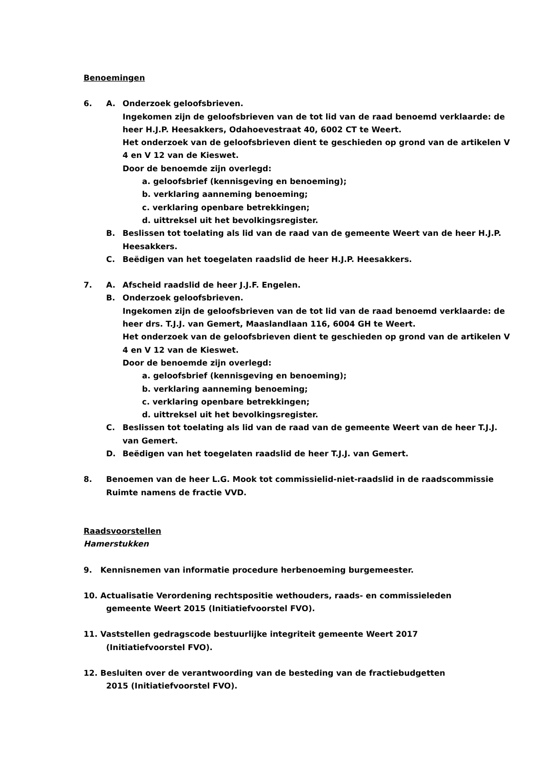Benoemingen
6. A. Onderzoek geloofsbrieven.
Ingekomen zijn de geloofsbrieven van de tot lid van de raad benoemd verklaarde: de heer H.J.P. Heesakkers, Odahoevestraat 40, 6002 CT te Weert.
Het onderzoek van de geloofsbrieven dient te geschieden op grond van de artikelen V 4 en V 12 van de Kieswet.
Door de benoemde zijn overlegd:
a. geloofsbrief (kennisgeving en benoeming);
b. verklaring aanneming benoeming;
c. verklaring openbare betrekkingen;
d. uittreksel uit het bevolkingsregister.
B. Beslissen tot toelating als lid van de raad van de gemeente Weert van de heer H.J.P. Heesakkers.
C. Beëdigen van het toegelaten raadslid de heer H.J.P. Heesakkers.
7. A. Afscheid raadslid de heer J.J.F. Engelen.
B. Onderzoek geloofsbrieven.
Ingekomen zijn de geloofsbrieven van de tot lid van de raad benoemd verklaarde: de heer drs. T.J.J. van Gemert, Maaslandlaan 116, 6004 GH te Weert.
Het onderzoek van de geloofsbrieven dient te geschieden op grond van de artikelen V 4 en V 12 van de Kieswet.
Door de benoemde zijn overlegd:
a. geloofsbrief (kennisgeving en benoeming);
b. verklaring aanneming benoeming;
c. verklaring openbare betrekkingen;
d. uittreksel uit het bevolkingsregister.
C. Beslissen tot toelating als lid van de raad van de gemeente Weert van de heer T.J.J. van Gemert.
D. Beëdigen van het toegelaten raadslid de heer T.J.J. van Gemert.
8. Benoemen van de heer L.G. Mook tot commissielid-niet-raadslid in de raadscommissie Ruimte namens de fractie VVD.
Raadsvoorstellen
Hamerstukken
9. Kennisnemen van informatie procedure herbenoeming burgemeester.
10. Actualisatie Verordening rechtspositie wethouders, raads- en commissieleden
gemeente Weert 2015 (Initiatiefvoorstel FVO).
11. Vaststellen gedragscode bestuurlijke integriteit gemeente Weert 2017
(Initiatiefvoorstel FVO).
12. Besluiten over de verantwoording van de besteding van de fractiebudgetten
2015 (Initiatiefvoorstel FVO).